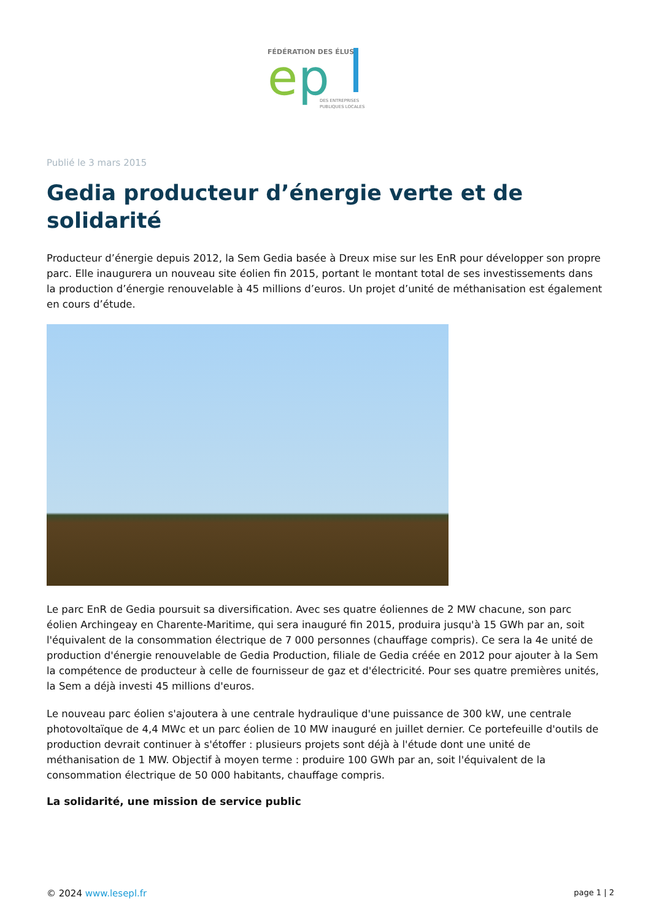FÉDÉRATION DES ÉLUS
e
p
DES ENTREPRISES
PUBLIQUES LOCALES
Publié le 3 mars 2015
Gedia producteur d’énergie verte et de solidarité
Producteur d’énergie depuis 2012, la Sem Gedia basée à Dreux mise sur les EnR pour développer son propre parc. Elle inaugurera un nouveau site éolien fin 2015, portant le montant total de ses investissements dans la production d’énergie renouvelable à 45 millions d’euros. Un projet d’unité de méthanisation est également en cours d’étude.
Le parc EnR de Gedia poursuit sa diversification. Avec ses quatre éoliennes de 2 MW chacune, son parc éolien Archingeay en Charente-Maritime, qui sera inauguré fin 2015, produira jusqu'à 15 GWh par an, soit l'équivalent de la consommation électrique de 7 000 personnes (chauffage compris). Ce sera la 4e unité de production d'énergie renouvelable de Gedia Production, filiale de Gedia créée en 2012 pour ajouter à la Sem la compétence de producteur à celle de fournisseur de gaz et d'électricité. Pour ses quatre premières unités, la Sem a déjà investi 45 millions d'euros.
Le nouveau parc éolien s'ajoutera à une centrale hydraulique d'une puissance de 300 kW, une centrale photovoltaïque de 4,4 MWc et un parc éolien de 10 MW inauguré en juillet dernier. Ce portefeuille d'outils de production devrait continuer à s'étoffer : plusieurs projets sont déjà à l'étude dont une unité de méthanisation de 1 MW. Objectif à moyen terme : produire 100 GWh par an, soit l'équivalent de la consommation électrique de 50 000 habitants, chauffage compris.
La solidarité, une mission de service public
© 2024 www.lesepl.fr page 1 | 2